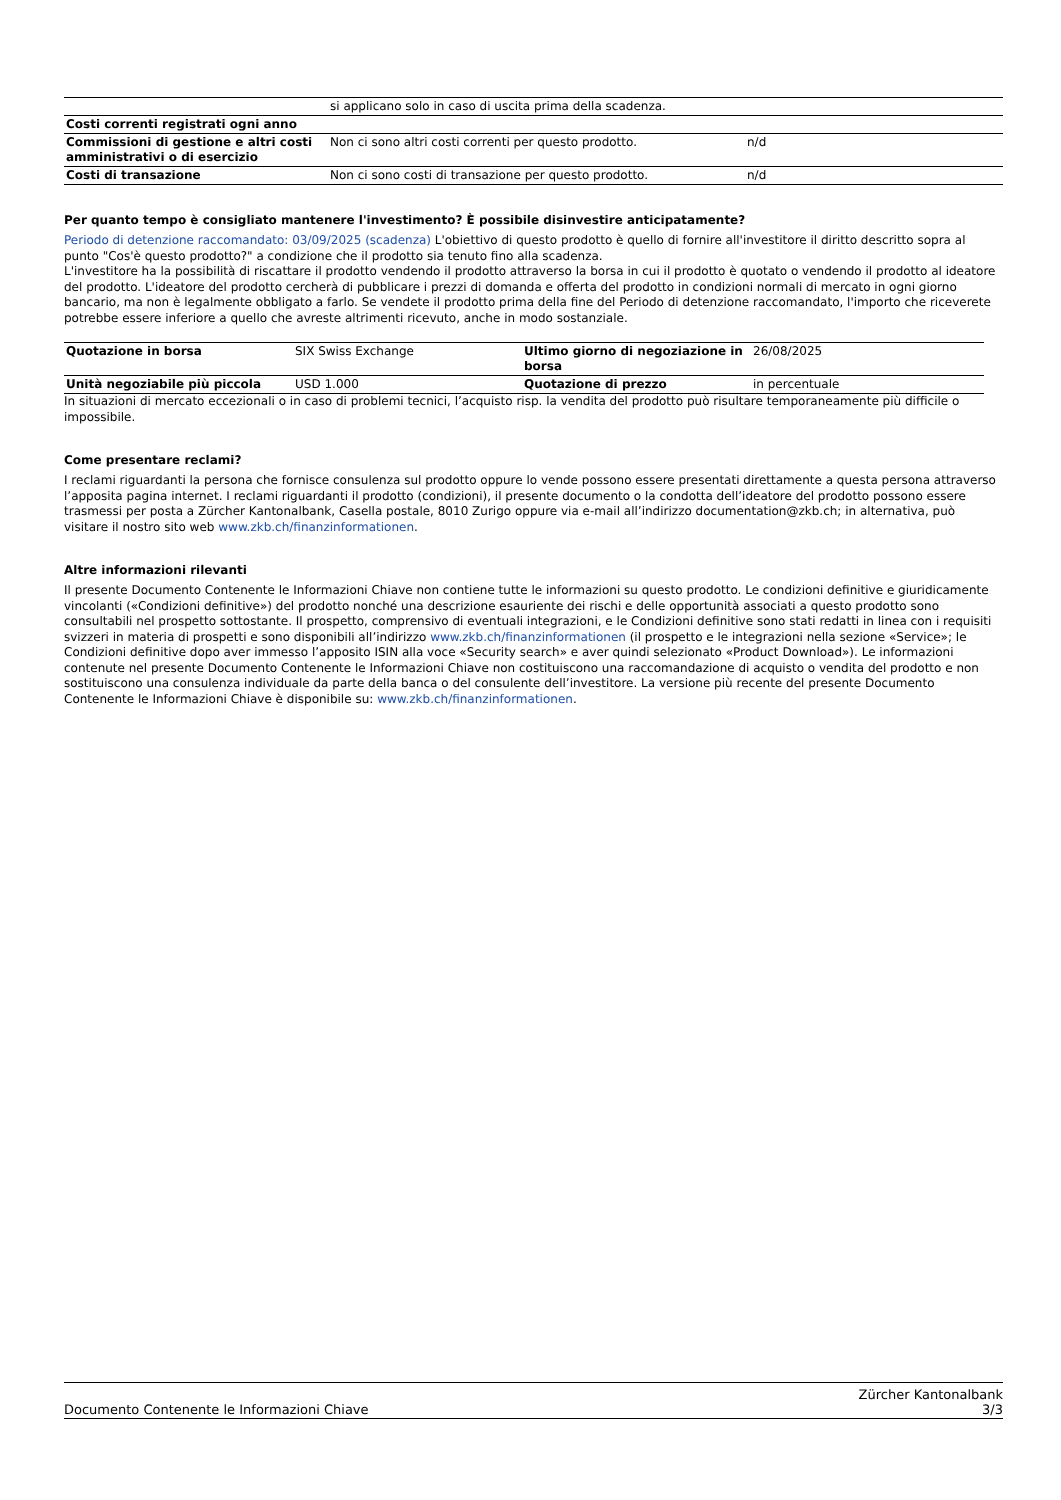| | si applicano solo in caso di uscita prima della scadenza. | |
| Costi correnti registrati ogni anno | | |
| Commissioni di gestione e altri costi amministrativi o di esercizio | Non ci sono altri costi correnti per questo prodotto. | n/d |
| Costi di transazione | Non ci sono costi di transazione per questo prodotto. | n/d |
Per quanto tempo è consigliato mantenere l'investimento? È possibile disinvestire anticipatamente?
Periodo di detenzione raccomandato: 03/09/2025 (scadenza) L'obiettivo di questo prodotto è quello di fornire all'investitore il diritto descritto sopra al punto "Cos'è questo prodotto?" a condizione che il prodotto sia tenuto fino alla scadenza.
L'investitore ha la possibilità di riscattare il prodotto vendendo il prodotto attraverso la borsa in cui il prodotto è quotato o vendendo il prodotto al ideatore del prodotto. L'ideatore del prodotto cercherà di pubblicare i prezzi di domanda e offerta del prodotto in condizioni normali di mercato in ogni giorno bancario, ma non è legalmente obbligato a farlo. Se vendete il prodotto prima della fine del Periodo di detenzione raccomandato, l'importo che riceverete potrebbe essere inferiore a quello che avreste altrimenti ricevuto, anche in modo sostanziale.
| Quotazione in borsa | SIX Swiss Exchange | Ultimo giorno di negoziazione in borsa | 26/08/2025 |
| Unità negoziabile più piccola | USD 1.000 | Quotazione di prezzo | in percentuale |
In situazioni di mercato eccezionali o in caso di problemi tecnici, l’acquisto risp. la vendita del prodotto può risultare temporaneamente più difficile o impossibile.
Come presentare reclami?
I reclami riguardanti la persona che fornisce consulenza sul prodotto oppure lo vende possono essere presentati direttamente a questa persona attraverso l’apposita pagina internet. I reclami riguardanti il prodotto (condizioni), il presente documento o la condotta dell’ideatore del prodotto possono essere trasmessi per posta a Zürcher Kantonalbank, Casella postale, 8010 Zurigo oppure via e-mail all’indirizzo documentation@zkb.ch; in alternativa, può visitare il nostro sito web www.zkb.ch/finanzinformationen.
Altre informazioni rilevanti
Il presente Documento Contenente le Informazioni Chiave non contiene tutte le informazioni su questo prodotto. Le condizioni definitive e giuridicamente vincolanti («Condizioni definitive») del prodotto nonché una descrizione esauriente dei rischi e delle opportunità associati a questo prodotto sono consultabili nel prospetto sottostante. Il prospetto, comprensivo di eventuali integrazioni, e le Condizioni definitive sono stati redatti in linea con i requisiti svizzeri in materia di prospetti e sono disponibili all’indirizzo www.zkb.ch/finanzinformationen (il prospetto e le integrazioni nella sezione «Service»; le Condizioni definitive dopo aver immesso l’apposito ISIN alla voce «Security search» e aver quindi selezionato «Product Download»). Le informazioni contenute nel presente Documento Contenente le Informazioni Chiave non costituiscono una raccomandazione di acquisto o vendita del prodotto e non sostituiscono una consulenza individuale da parte della banca o del consulente dell’investitore. La versione più recente del presente Documento Contenente le Informazioni Chiave è disponibile su: www.zkb.ch/finanzinformationen.
Documento Contenente le Informazioni Chiave
Zürcher Kantonalbank
3/3